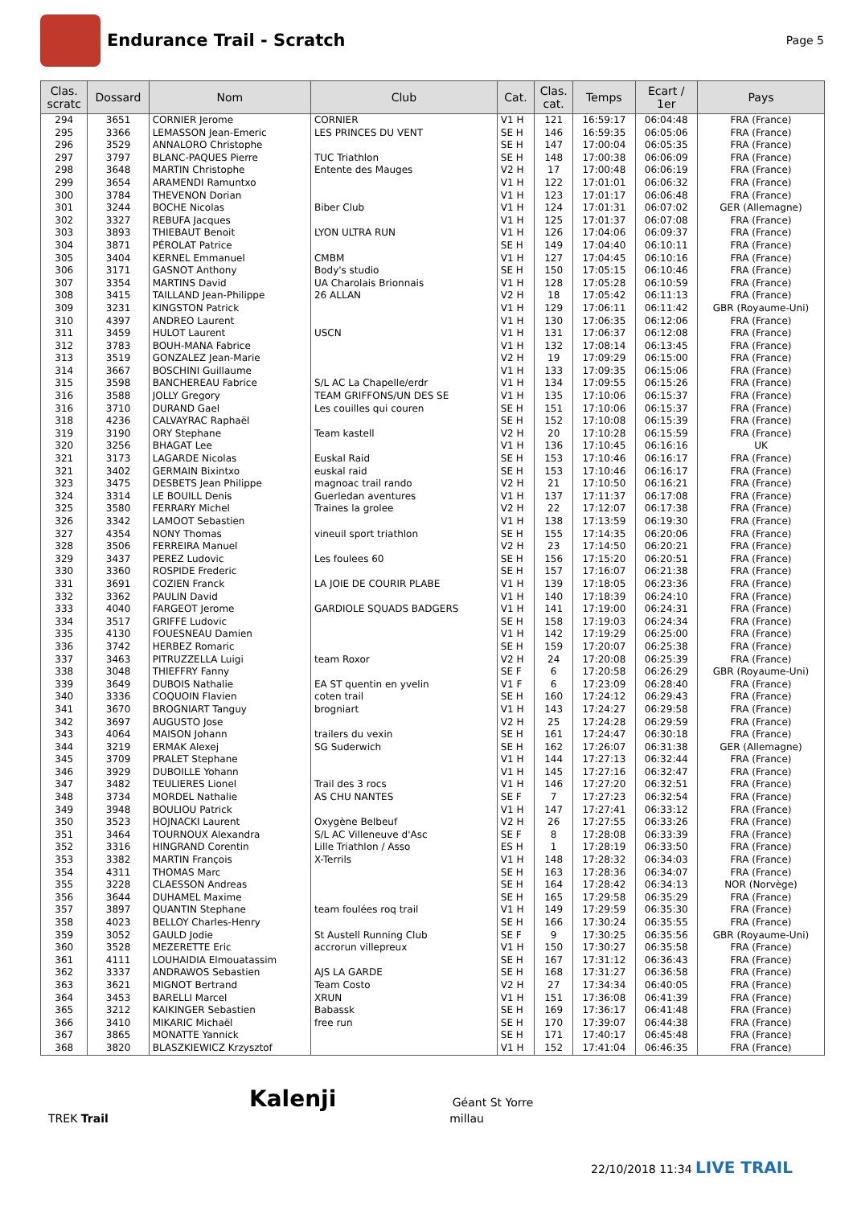Endurance Trail - Scratch
Page 5
| Clas. scratc | Dossard | Nom | Club | Cat. | Clas. cat. | Temps | Ecart / 1er | Pays |
| --- | --- | --- | --- | --- | --- | --- | --- | --- |
| 294 | 3651 | CORNIER Jerome | CORNIER | V1 H | 121 | 16:59:17 | 06:04:48 | FRA (France) |
| 295 | 3366 | LEMASSON Jean-Emeric | LES PRINCES DU VENT | SE H | 146 | 16:59:35 | 06:05:06 | FRA (France) |
| 296 | 3529 | ANNALORO Christophe | | SE H | 147 | 17:00:04 | 06:05:35 | FRA (France) |
| 297 | 3797 | BLANC-PAQUES Pierre | TUC Triathlon | SE H | 148 | 17:00:38 | 06:06:09 | FRA (France) |
| 298 | 3648 | MARTIN Christophe | Entente des Mauges | V2 H | 17 | 17:00:48 | 06:06:19 | FRA (France) |
| 299 | 3654 | ARAMENDI Ramuntxo | | V1 H | 122 | 17:01:01 | 06:06:32 | FRA (France) |
| 300 | 3784 | THEVENON Dorian | | V1 H | 123 | 17:01:17 | 06:06:48 | FRA (France) |
| 301 | 3244 | BOCHE Nicolas | Biber Club | V1 H | 124 | 17:01:31 | 06:07:02 | GER (Allemagne) |
| 302 | 3327 | REBUFA Jacques | | V1 H | 125 | 17:01:37 | 06:07:08 | FRA (France) |
| 303 | 3893 | THIEBAUT Benoit | LYON ULTRA RUN | V1 H | 126 | 17:04:06 | 06:09:37 | FRA (France) |
| 304 | 3871 | PÉROLAT Patrice | | SE H | 149 | 17:04:40 | 06:10:11 | FRA (France) |
| 305 | 3404 | KERNEL Emmanuel | CMBM | V1 H | 127 | 17:04:45 | 06:10:16 | FRA (France) |
| 306 | 3171 | GASNOT Anthony | Body's studio | SE H | 150 | 17:05:15 | 06:10:46 | FRA (France) |
| 307 | 3354 | MARTINS David | UA Charolais Brionnais | V1 H | 128 | 17:05:28 | 06:10:59 | FRA (France) |
| 308 | 3415 | TAILLAND Jean-Philippe | 26 ALLAN | V2 H | 18 | 17:05:42 | 06:11:13 | FRA (France) |
| 309 | 3231 | KINGSTON Patrick | | V1 H | 129 | 17:06:11 | 06:11:42 | GBR (Royaume-Uni) |
| 310 | 4397 | ANDREO Laurent | | V1 H | 130 | 17:06:35 | 06:12:06 | FRA (France) |
| 311 | 3459 | HULOT Laurent | USCN | V1 H | 131 | 17:06:37 | 06:12:08 | FRA (France) |
| 312 | 3783 | BOUH-MANA Fabrice | | V1 H | 132 | 17:08:14 | 06:13:45 | FRA (France) |
| 313 | 3519 | GONZALEZ Jean-Marie | | V2 H | 19 | 17:09:29 | 06:15:00 | FRA (France) |
| 314 | 3667 | BOSCHINI Guillaume | | V1 H | 133 | 17:09:35 | 06:15:06 | FRA (France) |
| 315 | 3598 | BANCHEREAU Fabrice | S/L AC La Chapelle/erdr | V1 H | 134 | 17:09:55 | 06:15:26 | FRA (France) |
| 316 | 3588 | JOLLY Gregory | TEAM GRIFFONS/UN DES SE | V1 H | 135 | 17:10:06 | 06:15:37 | FRA (France) |
| 316 | 3710 | DURAND Gael | Les couilles qui couren | SE H | 151 | 17:10:06 | 06:15:37 | FRA (France) |
| 318 | 4236 | CALVAYRAC Raphaël | | SE H | 152 | 17:10:08 | 06:15:39 | FRA (France) |
| 319 | 3190 | ORY Stephane | Team kastell | V2 H | 20 | 17:10:28 | 06:15:59 | FRA (France) |
| 320 | 3256 | BHAGAT Lee | | V1 H | 136 | 17:10:45 | 06:16:16 | UK |
| 321 | 3173 | LAGARDE Nicolas | Euskal Raid | SE H | 153 | 17:10:46 | 06:16:17 | FRA (France) |
| 321 | 3402 | GERMAIN Bixintxo | euskal raid | SE H | 153 | 17:10:46 | 06:16:17 | FRA (France) |
| 323 | 3475 | DESBETS Jean Philippe | magnoac trail rando | V2 H | 21 | 17:10:50 | 06:16:21 | FRA (France) |
| 324 | 3314 | LE BOUILL Denis | Guerledan aventures | V1 H | 137 | 17:11:37 | 06:17:08 | FRA (France) |
| 325 | 3580 | FERRARY Michel | Traines la grolee | V2 H | 22 | 17:12:07 | 06:17:38 | FRA (France) |
| 326 | 3342 | LAMOOT Sebastien | | V1 H | 138 | 17:13:59 | 06:19:30 | FRA (France) |
| 327 | 4354 | NONY Thomas | vineuil sport triathlon | SE H | 155 | 17:14:35 | 06:20:06 | FRA (France) |
| 328 | 3506 | FERREIRA Manuel | | V2 H | 23 | 17:14:50 | 06:20:21 | FRA (France) |
| 329 | 3437 | PEREZ Ludovic | Les foulees 60 | SE H | 156 | 17:15:20 | 06:20:51 | FRA (France) |
| 330 | 3360 | ROSPIDE Frederic | | SE H | 157 | 17:16:07 | 06:21:38 | FRA (France) |
| 331 | 3691 | COZIEN Franck | LA JOIE DE COURIR PLABE | V1 H | 139 | 17:18:05 | 06:23:36 | FRA (France) |
| 332 | 3362 | PAULIN David | | V1 H | 140 | 17:18:39 | 06:24:10 | FRA (France) |
| 333 | 4040 | FARGEOT Jerome | GARDIOLE SQUADS BADGERS | V1 H | 141 | 17:19:00 | 06:24:31 | FRA (France) |
| 334 | 3517 | GRIFFE Ludovic | | SE H | 158 | 17:19:03 | 06:24:34 | FRA (France) |
| 335 | 4130 | FOUESNEAU Damien | | V1 H | 142 | 17:19:29 | 06:25:00 | FRA (France) |
| 336 | 3742 | HERBEZ Romaric | | SE H | 159 | 17:20:07 | 06:25:38 | FRA (France) |
| 337 | 3463 | PITRUZZELLA Luigi | team Roxor | V2 H | 24 | 17:20:08 | 06:25:39 | FRA (France) |
| 338 | 3048 | THIEFFRY Fanny | | SE F | 6 | 17:20:58 | 06:26:29 | GBR (Royaume-Uni) |
| 339 | 3649 | DUBOIS Nathalie | EA ST quentin en yvelin | V1 F | 6 | 17:23:09 | 06:28:40 | FRA (France) |
| 340 | 3336 | COQUOIN Flavien | coten trail | SE H | 160 | 17:24:12 | 06:29:43 | FRA (France) |
| 341 | 3670 | BROGNIART Tanguy | brogniart | V1 H | 143 | 17:24:27 | 06:29:58 | FRA (France) |
| 342 | 3697 | AUGUSTO Jose | | V2 H | 25 | 17:24:28 | 06:29:59 | FRA (France) |
| 343 | 4064 | MAISON Johann | trailers du vexin | SE H | 161 | 17:24:47 | 06:30:18 | FRA (France) |
| 344 | 3219 | ERMAK Alexej | SG Suderwich | SE H | 162 | 17:26:07 | 06:31:38 | GER (Allemagne) |
| 345 | 3709 | PRALET Stephane | | V1 H | 144 | 17:27:13 | 06:32:44 | FRA (France) |
| 346 | 3929 | DUBOILLE Yohann | | V1 H | 145 | 17:27:16 | 06:32:47 | FRA (France) |
| 347 | 3482 | TEULIERES Lionel | Trail des 3 rocs | V1 H | 146 | 17:27:20 | 06:32:51 | FRA (France) |
| 348 | 3734 | MORDEL Nathalie | AS CHU NANTES | SE F | 7 | 17:27:23 | 06:32:54 | FRA (France) |
| 349 | 3948 | BOULIOU Patrick | | V1 H | 147 | 17:27:41 | 06:33:12 | FRA (France) |
| 350 | 3523 | HOJNACKI Laurent | Oxygène Belbeuf | V2 H | 26 | 17:27:55 | 06:33:26 | FRA (France) |
| 351 | 3464 | TOURNOUX Alexandra | S/L AC Villeneuve d'Asc | SE F | 8 | 17:28:08 | 06:33:39 | FRA (France) |
| 352 | 3316 | HINGRAND Corentin | Lille Triathlon / Asso | ES H | 1 | 17:28:19 | 06:33:50 | FRA (France) |
| 353 | 3382 | MARTIN François | X-Terrils | V1 H | 148 | 17:28:32 | 06:34:03 | FRA (France) |
| 354 | 4311 | THOMAS Marc | | SE H | 163 | 17:28:36 | 06:34:07 | FRA (France) |
| 355 | 3228 | CLAESSON Andreas | | SE H | 164 | 17:28:42 | 06:34:13 | NOR (Norvège) |
| 356 | 3644 | DUHAMEL Maxime | | SE H | 165 | 17:29:58 | 06:35:29 | FRA (France) |
| 357 | 3897 | QUANTIN Stephane | team foulées roq trail | V1 H | 149 | 17:29:59 | 06:35:30 | FRA (France) |
| 358 | 4023 | BELLOY Charles-Henry | | SE H | 166 | 17:30:24 | 06:35:55 | FRA (France) |
| 359 | 3052 | GAULD Jodie | St Austell Running Club | SE F | 9 | 17:30:25 | 06:35:56 | GBR (Royaume-Uni) |
| 360 | 3528 | MEZERETTE Eric | accrorun villepreux | V1 H | 150 | 17:30:27 | 06:35:58 | FRA (France) |
| 361 | 4111 | LOUHAIDIA Elmouatassim | | SE H | 167 | 17:31:12 | 06:36:43 | FRA (France) |
| 362 | 3337 | ANDRAWOS Sebastien | AJS LA GARDE | SE H | 168 | 17:31:27 | 06:36:58 | FRA (France) |
| 363 | 3621 | MIGNOT Bertrand | Team Costo | V2 H | 27 | 17:34:34 | 06:40:05 | FRA (France) |
| 364 | 3453 | BARELLI Marcel | XRUN | V1 H | 151 | 17:36:08 | 06:41:39 | FRA (France) |
| 365 | 3212 | KAIKINGER Sebastien | Babassk | SE H | 169 | 17:36:17 | 06:41:48 | FRA (France) |
| 366 | 3410 | MIKARIC Michaël | free run | SE H | 170 | 17:39:07 | 06:44:38 | FRA (France) |
| 367 | 3865 | MONATTE Yannick | | SE H | 171 | 17:40:17 | 06:45:48 | FRA (France) |
| 368 | 3820 | BLASZKIEWICZ Krzysztof | | V1 H | 152 | 17:41:04 | 06:46:35 | FRA (France) |
Kalenji Géant St Yorre
TREK Trail millau
22/10/2018 11:34 LIVE TRAIL